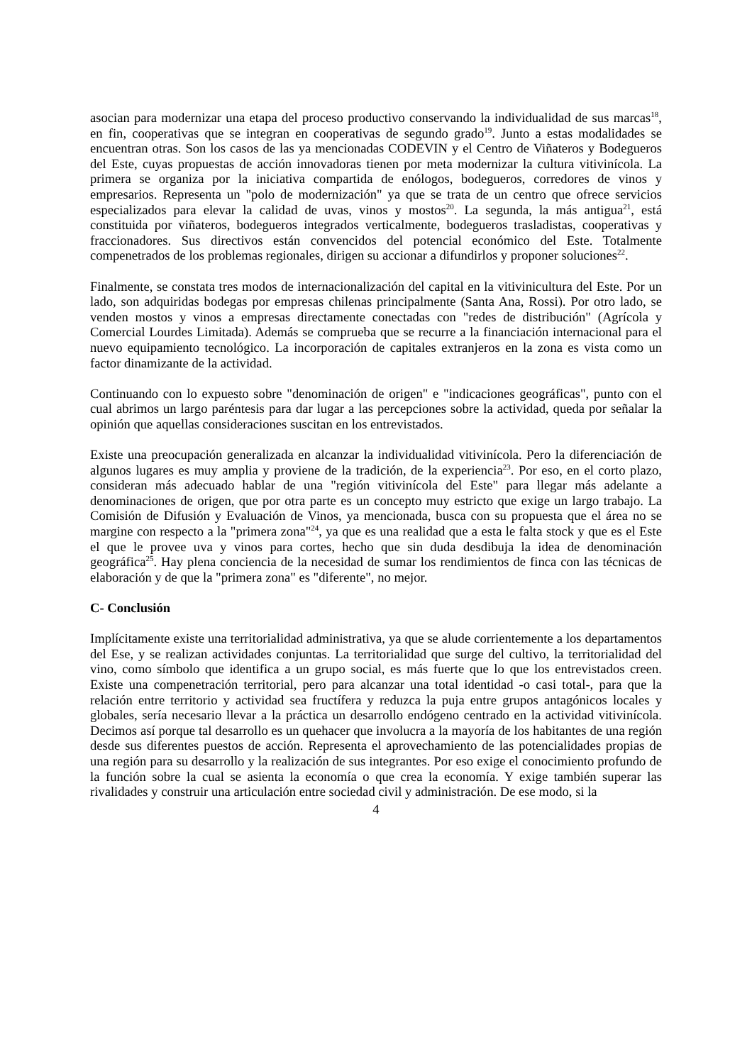asocian para modernizar una etapa del proceso productivo conservando la individualidad de sus marcas<sup>18</sup>, en fin, cooperativas que se integran en cooperativas de segundo grado<sup>19</sup>. Junto a estas modalidades se encuentran otras. Son los casos de las ya mencionadas CODEVIN y el Centro de Viñateros y Bodegueros del Este, cuyas propuestas de acción innovadoras tienen por meta modernizar la cultura vitivinícola. La primera se organiza por la iniciativa compartida de enólogos, bodegueros, corredores de vinos y empresarios. Representa un "polo de modernización" ya que se trata de un centro que ofrece servicios especializados para elevar la calidad de uvas, vinos y mostos<sup>20</sup>. La segunda, la más antigua<sup>21</sup>, está constituida por viñateros, bodegueros integrados verticalmente, bodegueros trasladistas, cooperativas y fraccionadores. Sus directivos están convencidos del potencial económico del Este. Totalmente compenetrados de los problemas regionales, dirigen su accionar a difundirlos y proponer soluciones<sup>22</sup>.
Finalmente, se constata tres modos de internacionalización del capital en la vitivinicultura del Este. Por un lado, son adquiridas bodegas por empresas chilenas principalmente (Santa Ana, Rossi). Por otro lado, se venden mostos y vinos a empresas directamente conectadas con "redes de distribución" (Agrícola y Comercial Lourdes Limitada). Además se comprueba que se recurre a la financiación internacional para el nuevo equipamiento tecnológico. La incorporación de capitales extranjeros en la zona es vista como un factor dinamizante de la actividad.
Continuando con lo expuesto sobre "denominación de origen" e "indicaciones geográficas", punto con el cual abrimos un largo paréntesis para dar lugar a las percepciones sobre la actividad, queda por señalar la opinión que aquellas consideraciones suscitan en los entrevistados.
Existe una preocupación generalizada en alcanzar la individualidad vitivinícola. Pero la diferenciación de algunos lugares es muy amplia y proviene de la tradición, de la experiencia<sup>23</sup>. Por eso, en el corto plazo, consideran más adecuado hablar de una "región vitivinícola del Este" para llegar más adelante a denominaciones de origen, que por otra parte es un concepto muy estricto que exige un largo trabajo. La Comisión de Difusión y Evaluación de Vinos, ya mencionada, busca con su propuesta que el área no se margine con respecto a la "primera zona"<sup>24</sup>, ya que es una realidad que a esta le falta stock y que es el Este el que le provee uva y vinos para cortes, hecho que sin duda desdibuja la idea de denominación geográfica<sup>25</sup>. Hay plena conciencia de la necesidad de sumar los rendimientos de finca con las técnicas de elaboración y de que la "primera zona" es "diferente", no mejor.
C- Conclusión
Implícitamente existe una territorialidad administrativa, ya que se alude corrientemente a los departamentos del Ese, y se realizan actividades conjuntas. La territorialidad que surge del cultivo, la territorialidad del vino, como símbolo que identifica a un grupo social, es más fuerte que lo que los entrevistados creen. Existe una compenetración territorial, pero para alcanzar una total identidad -o casi total-, para que la relación entre territorio y actividad sea fructífera y reduzca la puja entre grupos antagónicos locales y globales, sería necesario llevar a la práctica un desarrollo endógeno centrado en la actividad vitivinícola. Decimos así porque tal desarrollo es un quehacer que involucra a la mayoría de los habitantes de una región desde sus diferentes puestos de acción. Representa el aprovechamiento de las potencialidades propias de una región para su desarrollo y la realización de sus integrantes. Por eso exige el conocimiento profundo de la función sobre la cual se asienta la economía o que crea la economía. Y exige también superar las rivalidades y construir una articulación entre sociedad civil y administración. De ese modo, si la
4